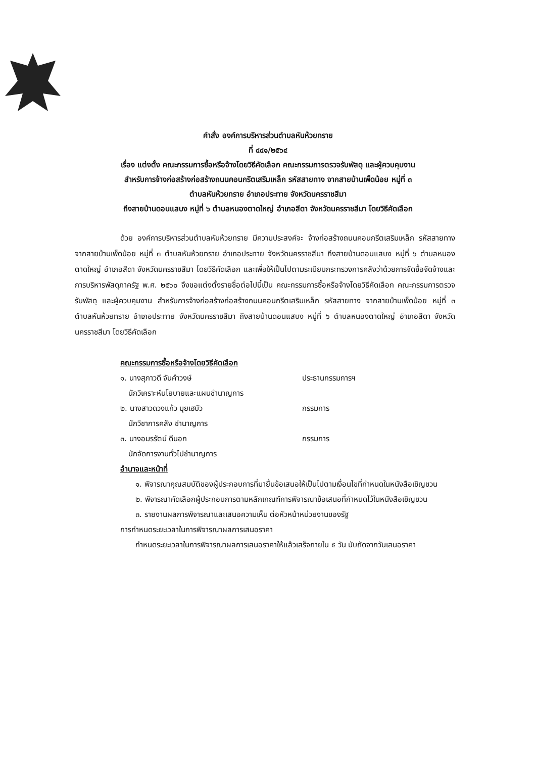คำสั่ง องค์การบริหารส่วนตำบลหันห้วยทราย
ที่ ๔๔๑/๒๕๖๔
เรื่อง แต่งตั้ง คณะกรรมการซื้อหรือจ้างโดยวิธีคัดเลือก คณะกรรมการตรวจรับพัสดุ และผู้ควบคุมงาน
สำหรับการจ้างก่อสร้างก่อสร้างถนนคอนกรีตเสริมเหล็ก รหัสสายทาง จากสายบ้านเพ็ดน้อย หมู่ที่ ๓
ตำบลหันห้วยทราย อำเภอประทาย จังหวัดนครราชสีมา
ถึงสายบ้านดอนแสบง หมู่ที่ ๖ ตำบลหนองตาดใหญ่ อำเภอสีดา จังหวัดนครราชสีมา โดยวิธีคัดเลือก
ด้วย องค์การบริหารส่วนตำบลหันห้วยทราย มีความประสงค์จะ จ้างก่อสร้างถนนคอนกรีตเสริมเหล็ก รหัสสายทาง จากสายบ้านเพ็ดน้อย หมู่ที่ ๓ ตำบลหันห้วยทราย อำเภอประทาย จังหวัดนครราชสีมา ถึงสายบ้านดอนแสบง หมู่ที่ ๖ ตำบลหนองตาดใหญ่ อำเภอสีดา จังหวัดนครราชสีมา โดยวิธีคัดเลือก และเพื่อให้เป็นไปตามระเบียบกระทรวงการคลังว่าด้วยการจัดซื้อจัดจ้างและการบริหารพัสดุภาครัฐ พ.ศ. ๒๕๖๐ จึงขอแต่งตั้งรายชื่อต่อไปนี้เป็น คณะกรรมการซื้อหรือจ้างโดยวิธีคัดเลือก คณะกรรมการตรวจรับพัสดุ และผู้ควบคุมงาน สำหรับการจ้างก่อสร้างก่อสร้างถนนคอนกรีตเสริมเหล็ก รหัสสายทาง จากสายบ้านเพ็ดน้อย หมู่ที่ ๓ ตำบลหันห้วยทราย อำเภอประทาย จังหวัดนครราชสีมา ถึงสายบ้านดอนแสบง หมู่ที่ ๖ ตำบลหนองตาดใหญ่ อำเภอสีดา จังหวัดนครราชสีมา โดยวิธีคัดเลือก
คณะกรรมการซื้อหรือจ้างโดยวิธีคัดเลือก
๑. นางสุภาวดี จันคำวงษ์ ประธานกรรมการฯ
นักวิเคราะห์นโยบายและแผนชำนาญการ
๒. นางสาวดวงแก้ว มุยเฮบัว กรรมการ
นักวิชาการคลัง ชำนาญการ
๓. นางอมรรัตน์ ดีนอก กรรมการ
นักจัดการงานทั่วไปชำนาญการ
อำนาจและหน้าที่
๑. พิจารณาคุณสมบัติของผู้ประกอบการที่มายื่นข้อเสนอให้เป็นไปตามเงื่อนไขที่กำหนดในหนังสือเชิญชวน
๒. พิจารณาคัดเลือกผู้ประกอบการตามหลักเกณฑ์การพิจารณาข้อเสนอที่กำหนดไว้ในหนังสือเชิญชวน
๓. รายงานผลการพิจารณาและเสนอความเห็น ต่อหัวหน้าหน่วยงานของรัฐ
การกำหนดระยะเวลาในการพิจารณาผลการเสนอราคา
กำหนดระยะเวลาในการพิจารณาผลการเสนอราคาให้แล้วเสร็จภายใน ๕ วัน นับถัดจากวันเสนอราคา